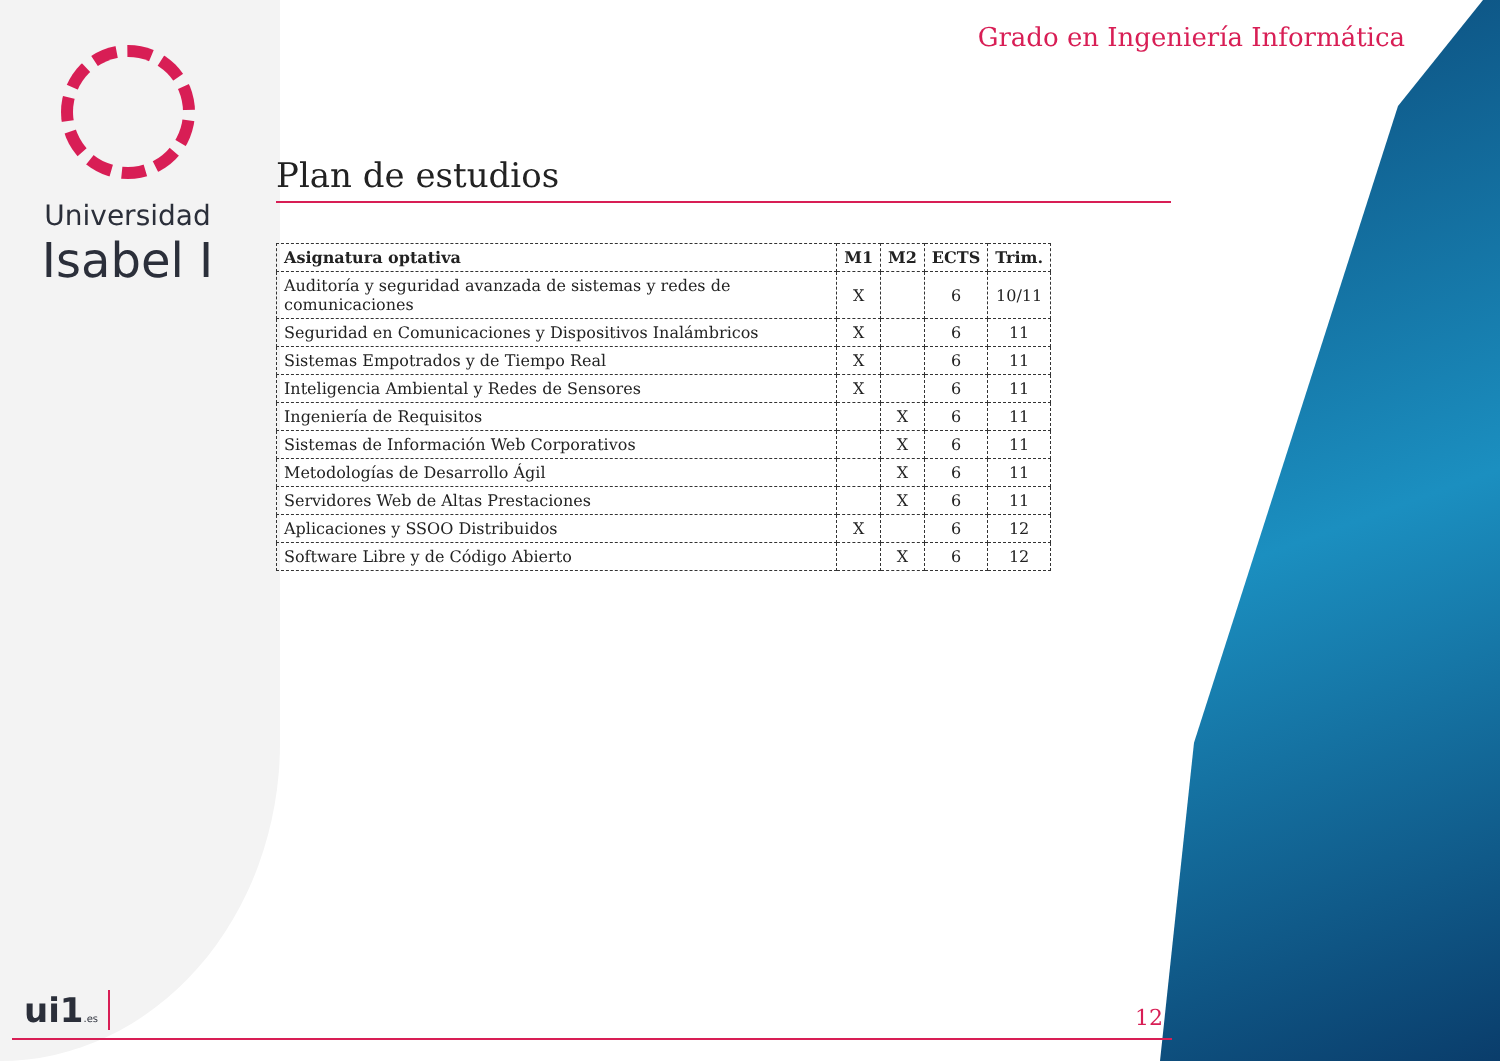Universidad
Isabel I
Grado en Ingeniería Informática
Plan de estudios
| Asignatura optativa | M1 | M2 | ECTS | Trim. |
| --- | --- | --- | --- | --- |
| Auditoría y seguridad avanzada de sistemas y redes de comunicaciones | X | | 6 | 10/11 |
| Seguridad en Comunicaciones y Dispositivos Inalámbricos | X | | 6 | 11 |
| Sistemas Empotrados y de Tiempo Real | X | | 6 | 11 |
| Inteligencia Ambiental y Redes de Sensores | X | | 6 | 11 |
| Ingeniería de Requisitos | | X | 6 | 11 |
| Sistemas de Información Web Corporativos | | X | 6 | 11 |
| Metodologías de Desarrollo Ágil | | X | 6 | 11 |
| Servidores Web de Altas Prestaciones | | X | 6 | 11 |
| Aplicaciones y SSOO Distribuidos | X | | 6 | 12 |
| Software Libre y de Código Abierto | | X | 6 | 12 |
ui1.es 12